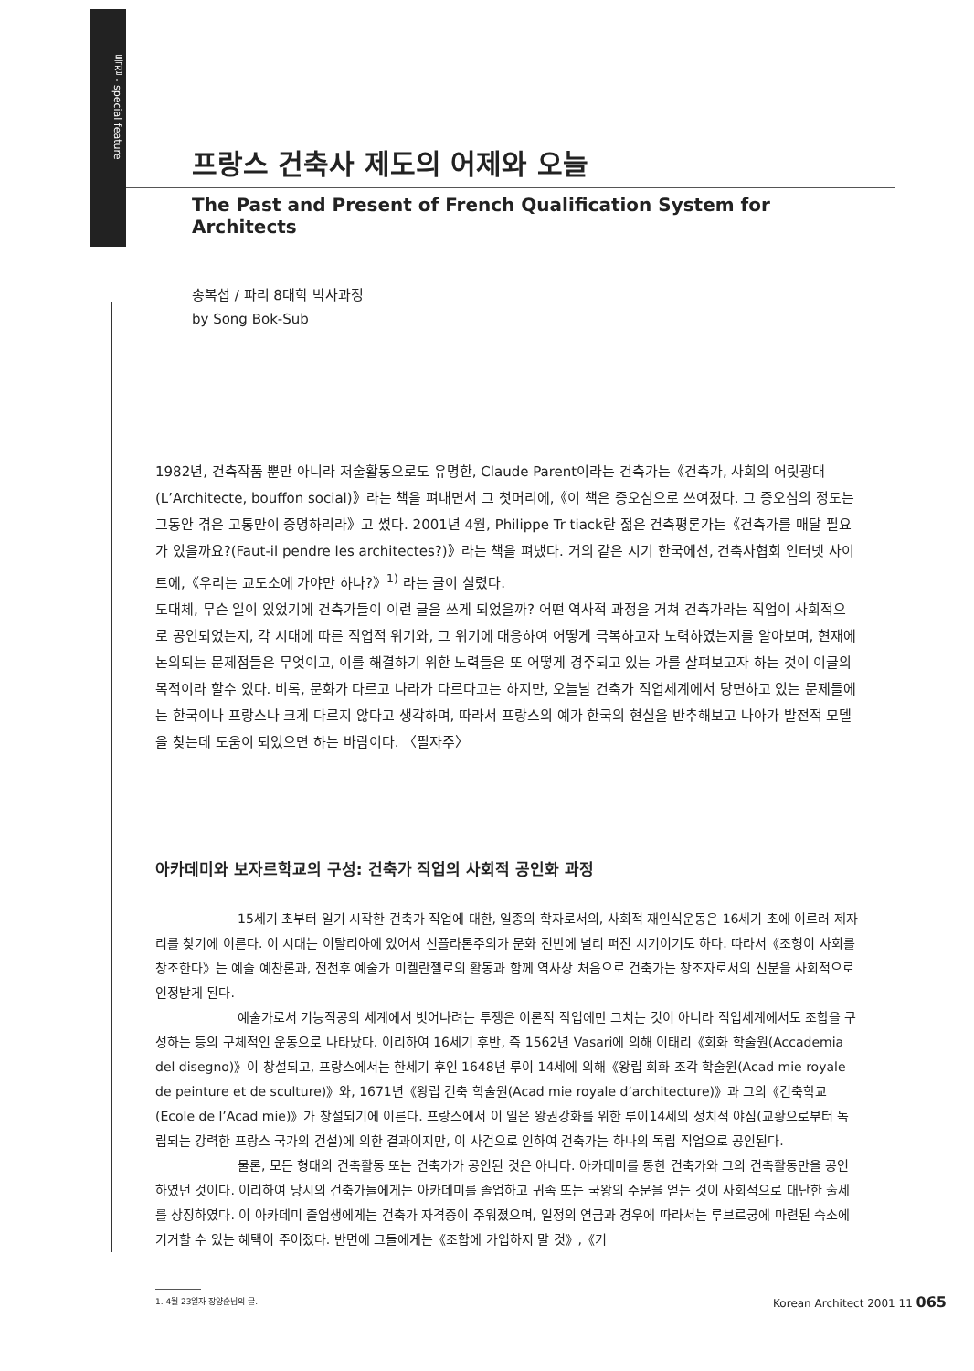특집 - special feature
프랑스 건축사 제도의 어제와 오늘
The Past and Present of French Qualification System for Architects
송복섭 / 파리 8대학 박사과정
by Song Bok-Sub
1982년, 건축작품 뿐만 아니라 저술활동으로도 유명한, Claude Parent이라는 건축가는《건축가, 사회의 어릿광대(L’Architecte, bouffon social)》라는 책을 펴내면서 그 첫머리에,《이 책은 증오심으로 쓰여졌다. 그 증오심의 정도는 그동안 겪은 고통만이 증명하리라》고 썼다. 2001년 4월, Philippe Tr tiack란 젊은 건축평론가는《건축가를 매달 필요가 있을까요?(Faut-il pendre les architectes?)》라는 책을 펴냈다. 거의 같은 시기 한국에선, 건축사협회 인터넷 사이트에,《우리는 교도소에 가야만 하나?》<sup>1)</sup> 라는 글이 실렸다.
도대체, 무슨 일이 있었기에 건축가들이 이런 글을 쓰게 되었을까? 어떤 역사적 과정을 거쳐 건축가라는 직업이 사회적으로 공인되었는지, 각 시대에 따른 직업적 위기와, 그 위기에 대응하여 어떻게 극복하고자 노력하였는지를 알아보며, 현재에 논의되는 문제점들은 무엇이고, 이를 해결하기 위한 노력들은 또 어떻게 경주되고 있는 가를 살펴보고자 하는 것이 이글의 목적이라 할수 있다. 비록, 문화가 다르고 나라가 다르다고는 하지만, 오늘날 건축가 직업세계에서 당면하고 있는 문제들에는 한국이나 프랑스나 크게 다르지 않다고 생각하며, 따라서 프랑스의 예가 한국의 현실을 반추해보고 나아가 발전적 모델을 찾는데 도움이 되었으면 하는 바람이다. 〈필자주〉
아카데미와 보자르학교의 구성: 건축가 직업의 사회적 공인화 과정
15세기 초부터 일기 시작한 건축가 직업에 대한, 일종의 학자로서의, 사회적 재인식운동은 16세기 초에 이르러 제자리를 찾기에 이른다. 이 시대는 이탈리아에 있어서 신플라톤주의가 문화 전반에 널리 퍼진 시기이기도 하다. 따라서《조형이 사회를 창조한다》는 예술 예찬론과, 전천후 예술가 미켈란젤로의 활동과 함께 역사상 처음으로 건축가는 창조자로서의 신분을 사회적으로 인정받게 된다.
예술가로서 기능직공의 세계에서 벗어나려는 투쟁은 이론적 작업에만 그치는 것이 아니라 직업세계에서도 조합을 구성하는 등의 구체적인 운동으로 나타났다. 이리하여 16세기 후반, 즉 1562년 Vasari에 의해 이태리《회화 학술원(Accademia del disegno)》이 창설되고, 프랑스에서는 한세기 후인 1648년 루이 14세에 의해《왕립 회화 조각 학술원(Acad mie royale de peinture et de sculture)》와, 1671년《왕립 건축 학술원(Acad mie royale d’architecture)》과 그의《건축학교(Ecole de l’Acad mie)》가 창설되기에 이른다. 프랑스에서 이 일은 왕권강화를 위한 루이14세의 정치적 야심(교황으로부터 독립되는 강력한 프랑스 국가의 건설)에 의한 결과이지만, 이 사건으로 인하여 건축가는 하나의 독립 직업으로 공인된다.
물론, 모든 형태의 건축활동 또는 건축가가 공인된 것은 아니다. 아카데미를 통한 건축가와 그의 건축활동만을 공인하였던 것이다. 이리하여 당시의 건축가들에게는 아카데미를 졸업하고 귀족 또는 국왕의 주문을 얻는 것이 사회적으로 대단한 출세를 상징하였다. 이 아카데미 졸업생에게는 건축가 자격증이 주워졌으며, 일정의 연금과 경우에 따라서는 루브르궁에 마련된 숙소에 기거할 수 있는 혜택이 주어졌다. 반면에 그들에게는《조합에 가입하지 말 것》,《기
1. 4월 23일자 장양순님의 글.
Korean Architect 2001 11 065